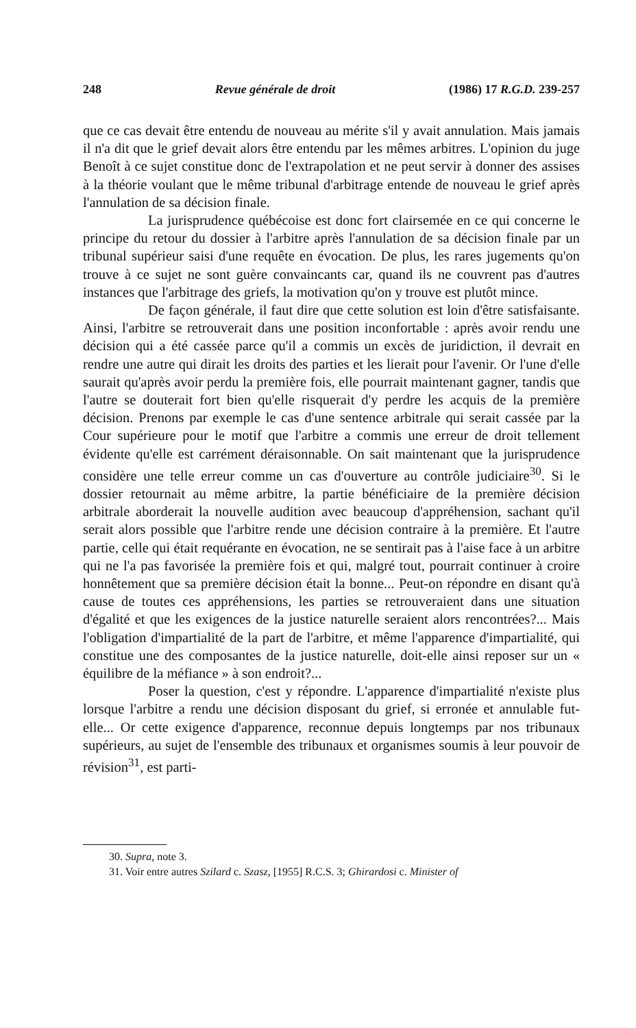248 Revue générale de droit (1986) 17 R.G.D. 239-257
que ce cas devait être entendu de nouveau au mérite s'il y avait annulation. Mais jamais il n'a dit que le grief devait alors être entendu par les mêmes arbitres. L'opinion du juge Benoît à ce sujet constitue donc de l'extrapolation et ne peut servir à donner des assises à la théorie voulant que le même tribunal d'arbitrage entende de nouveau le grief après l'annulation de sa décision finale.
La jurisprudence québécoise est donc fort clairsemée en ce qui concerne le principe du retour du dossier à l'arbitre après l'annulation de sa décision finale par un tribunal supérieur saisi d'une requête en évocation. De plus, les rares jugements qu'on trouve à ce sujet ne sont guère convaincants car, quand ils ne couvrent pas d'autres instances que l'arbitrage des griefs, la motivation qu'on y trouve est plutôt mince.
De façon générale, il faut dire que cette solution est loin d'être satisfaisante. Ainsi, l'arbitre se retrouverait dans une position inconfortable : après avoir rendu une décision qui a été cassée parce qu'il a commis un excès de juridiction, il devrait en rendre une autre qui dirait les droits des parties et les lierait pour l'avenir. Or l'une d'elle saurait qu'après avoir perdu la première fois, elle pourrait maintenant gagner, tandis que l'autre se douterait fort bien qu'elle risquerait d'y perdre les acquis de la première décision. Prenons par exemple le cas d'une sentence arbitrale qui serait cassée par la Cour supérieure pour le motif que l'arbitre a commis une erreur de droit tellement évidente qu'elle est carrément déraisonnable. On sait maintenant que la jurisprudence considère une telle erreur comme un cas d'ouverture au contrôle judiciaire<sup>30</sup>. Si le dossier retournait au même arbitre, la partie bénéficiaire de la première décision arbitrale aborderait la nouvelle audition avec beaucoup d'appréhension, sachant qu'il serait alors possible que l'arbitre rende une décision contraire à la première. Et l'autre partie, celle qui était requérante en évocation, ne se sentirait pas à l'aise face à un arbitre qui ne l'a pas favorisée la première fois et qui, malgré tout, pourrait continuer à croire honnêtement que sa première décision était la bonne... Peut-on répondre en disant qu'à cause de toutes ces appréhensions, les parties se retrouveraient dans une situation d'égalité et que les exigences de la justice naturelle seraient alors rencontrées?... Mais l'obligation d'impartialité de la part de l'arbitre, et même l'apparence d'impartialité, qui constitue une des composantes de la justice naturelle, doit-elle ainsi reposer sur un « équilibre de la méfiance » à son endroit?...
Poser la question, c'est y répondre. L'apparence d'impartialité n'existe plus lorsque l'arbitre a rendu une décision disposant du grief, si erronée et annulable fut-elle... Or cette exigence d'apparence, reconnue depuis longtemps par nos tribunaux supérieurs, au sujet de l'ensemble des tribunaux et organismes soumis à leur pouvoir de révision<sup>31</sup>, est parti-
30. Supra, note 3.
31. Voir entre autres Szilard c. Szasz, [1955] R.C.S. 3; Ghirardosi c. Minister of